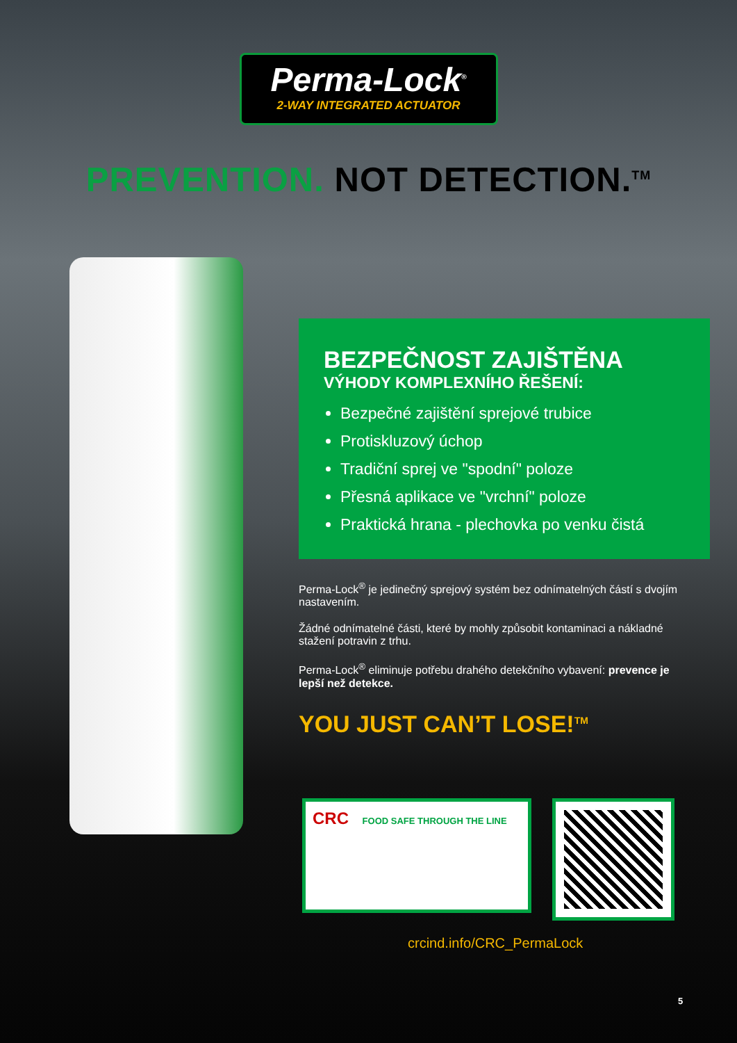Perma-Lock<sup>®</sup>
2-WAY INTEGRATED ACTUATOR
PREVENTION. NOT DETECTION.<sup>TM</sup>
BEZPEČNOST ZAJIŠTĚNA
VÝHODY KOMPLEXNÍHO ŘEŠENÍ:
Bezpečné zajištění sprejové trubice
Protiskluzový úchop
Tradiční sprej ve "spodní" poloze
Přesná aplikace ve "vrchní" poloze
Praktická hrana - plechovka po venku čistá
Perma-Lock<sup>®</sup> je jedinečný sprejový systém bez odnímatelných částí s dvojím nastavením.
Žádné odnímatelné části, které by mohly způsobit kontaminaci a nákladné stažení potravin z trhu.
Perma-Lock<sup>®</sup> eliminuje potřebu drahého detekčního vybavení: prevence je lepší než detekce.
YOU JUST CAN’T LOSE!<sup>TM</sup>
CRC FOOD SAFE THROUGH THE LINE
crcind.info/CRC_PermaLock
5